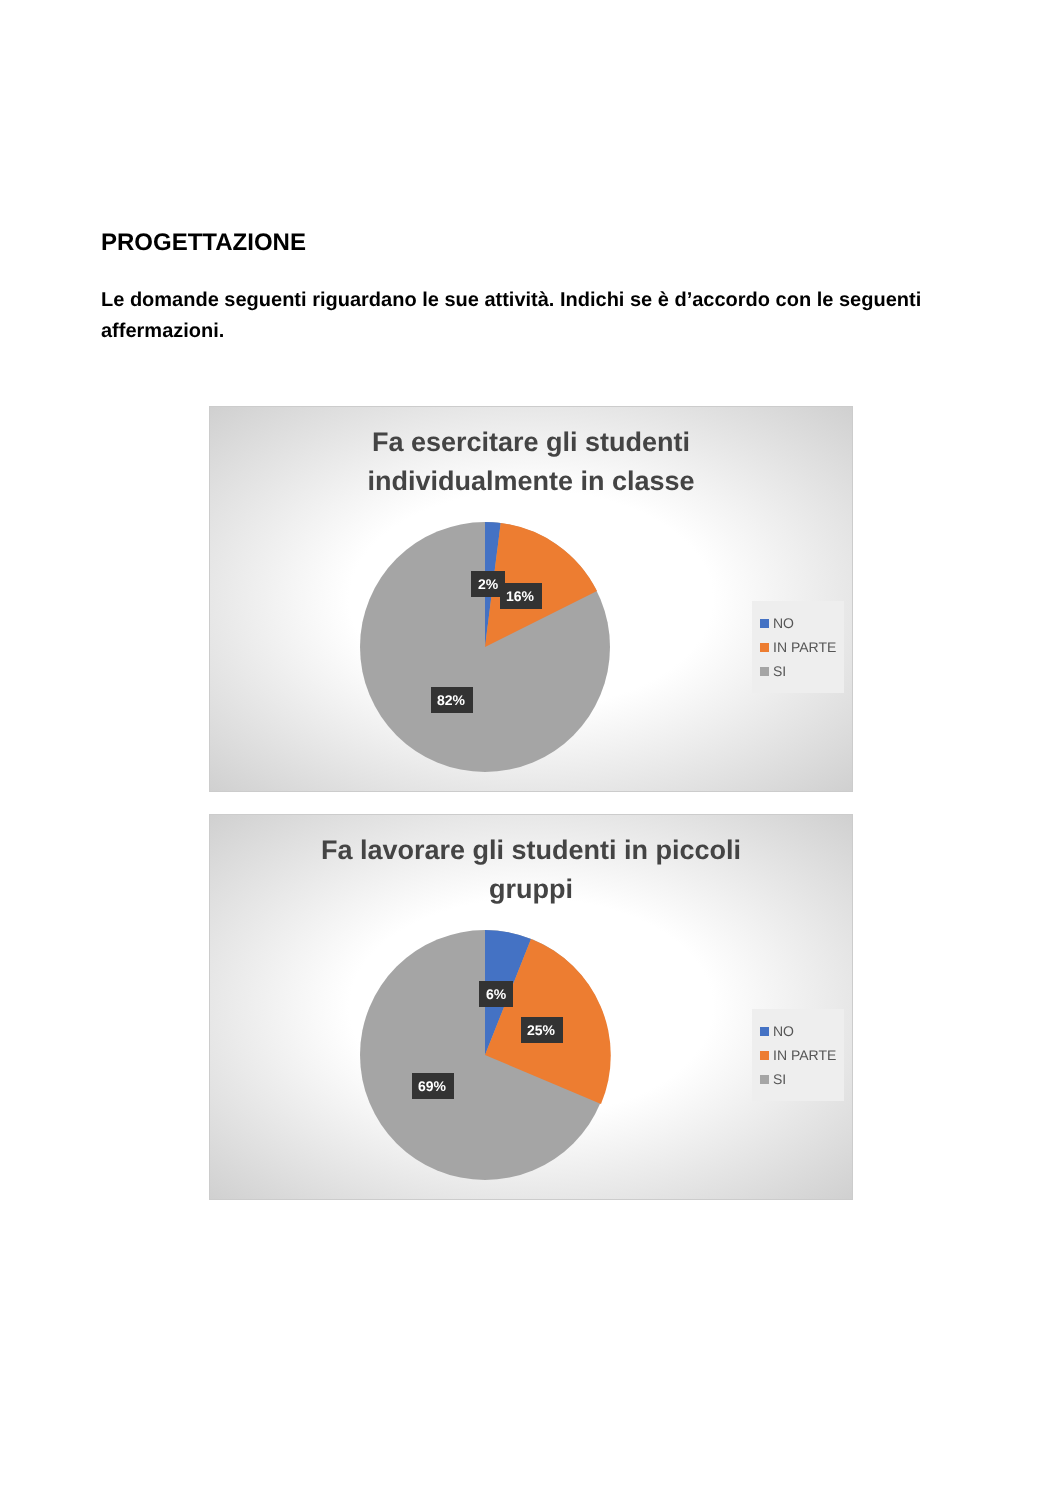PROGETTAZIONE
Le domande seguenti riguardano le sue attività. Indichi se è d’accordo con le seguenti affermazioni.
Fa esercitare gli studenti
individualmente in classe
2%
16%
82%
NO
IN PARTE
SI
Fa lavorare gli studenti in piccoli
gruppi
6%
25%
69%
NO
IN PARTE
SI